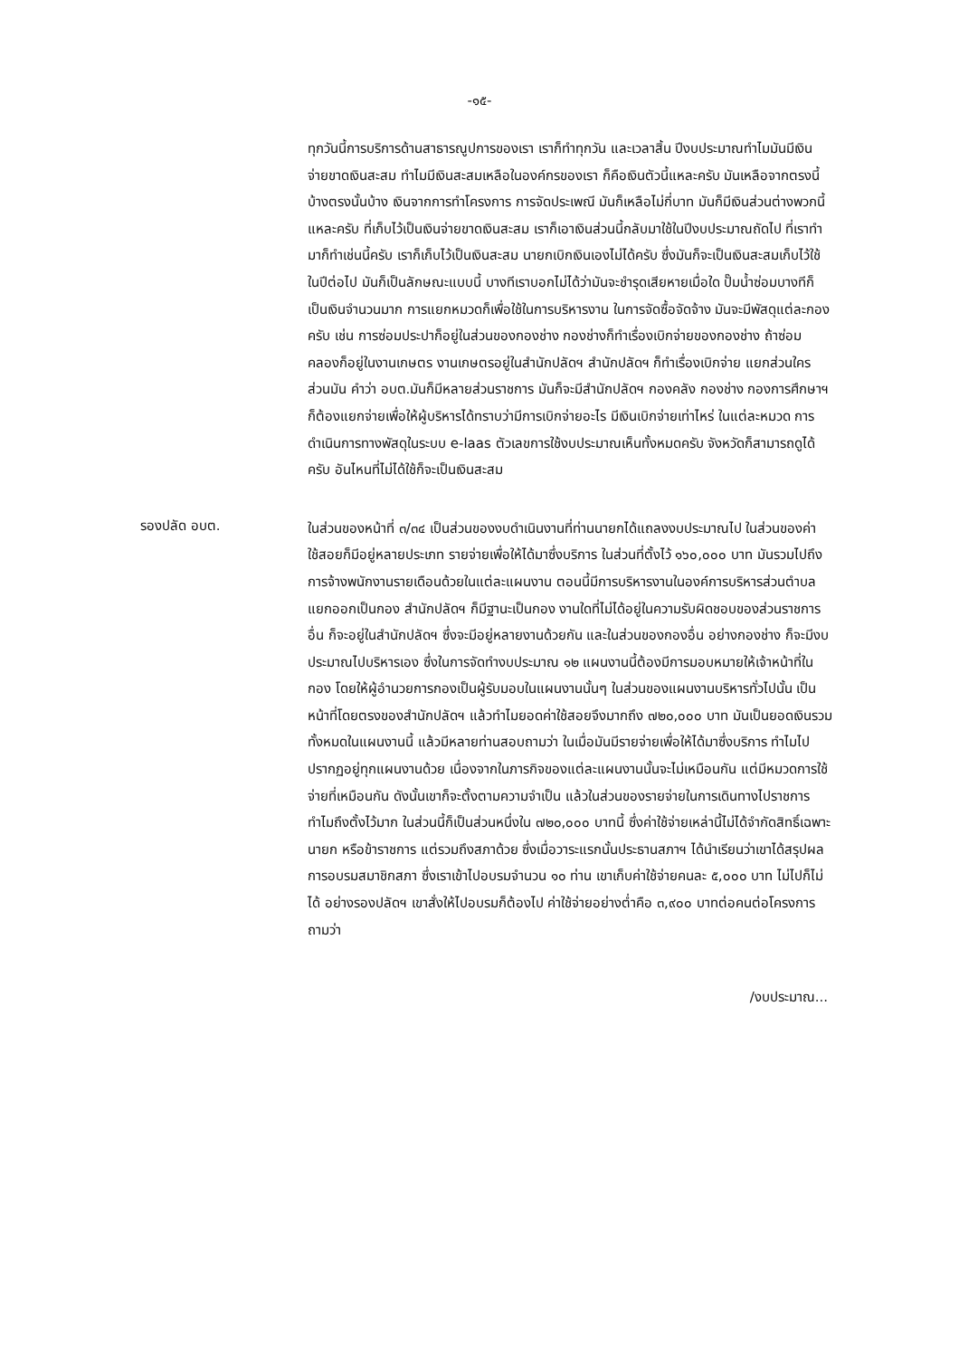-๑๕-
ทุกวันนี้การบริการด้านสาธารณูปการของเรา เราก็ทำทุกวัน และเวลาสิ้น ปีงบประมาณทำไมมันมีเงินจ่ายขาดเงินสะสม ทำไมมีเงินสะสมเหลือในองค์กรของเรา ก็คือเงินตัวนี้แหละครับ มันเหลือจากตรงนี้บ้างตรงนั้นบ้าง เงินจากการทำโครงการ การจัดประเพณี มันก็เหลือไม่กี่บาท มันก็มีเงินส่วนต่างพวกนี้แหละครับ ที่เก็บไว้เป็นเงินจ่ายขาดเงินสะสม เราก็เอาเงินส่วนนี้กลับมาใช้ในปีงบประมาณถัดไป ที่เราทำมาก็ทำเช่นนี้ครับ เราก็เก็บไว้เป็นเงินสะสม นายกเบิกเงินเองไม่ได้ครับ ซึ่งมันก็จะเป็นเงินสะสมเก็บไว้ใช้ในปีต่อไป มันก็เป็นลักษณะแบบนี้ บางทีเราบอกไม่ได้ว่ามันจะชำรุดเสียหายเมื่อใด ปั๊มน้ำซ่อมบางทีก็เป็นเงินจำนวนมาก การแยกหมวดก็เพื่อใช้ในการบริหารงาน ในการจัดซื้อจัดจ้าง มันจะมีพัสดุแต่ละกองครับ เช่น การซ่อมประปาก็อยู่ในส่วนของกองช่าง กองช่างก็ทำเรื่องเบิกจ่ายของกองช่าง ถ้าซ่อมคลองก็อยู่ในงานเกษตร งานเกษตรอยู่ในสำนักปลัดฯ สำนักปลัดฯ ก็ทำเรื่องเบิกจ่าย แยกส่วนใครส่วนมัน คำว่า อบต.มันก็มีหลายส่วนราชการ มันก็จะมีสำนักปลัดฯ กองคลัง กองช่าง กองการศึกษาฯ ก็ต้องแยกจ่ายเพื่อให้ผู้บริหารได้ทราบว่ามีการเบิกจ่ายอะไร มีเงินเบิกจ่ายเท่าไหร่ ในแต่ละหมวด การดำเนินการทางพัสดุในระบบ e-laas ตัวเลขการใช้งบประมาณเห็นทั้งหมดครับ จังหวัดก็สามารถดูได้ครับ อันไหนที่ไม่ได้ใช้ก็จะเป็นเงินสะสม
รองปลัด อบต.
ในส่วนของหน้าที่ ๓/๓๔ เป็นส่วนของงบดำเนินงานที่ท่านนายกได้แถลงงบประมาณไป ในส่วนของค่าใช้สอยก็มีอยู่หลายประเภท รายจ่ายเพื่อให้ได้มาซึ่งบริการ ในส่วนที่ตั้งไว้ ๑๖๐,๐๐๐ บาท มันรวมไปถึงการจ้างพนักงานรายเดือนด้วยในแต่ละแผนงาน ตอนนี้มีการบริหารงานในองค์การบริหารส่วนตำบล แยกออกเป็นกอง สำนักปลัดฯ ก็มีฐานะเป็นกอง งานใดที่ไม่ได้อยู่ในความรับผิดชอบของส่วนราชการอื่น ก็จะอยู่ในสำนักปลัดฯ ซึ่งจะมีอยู่หลายงานด้วยกัน และในส่วนของกองอื่น อย่างกองช่าง ก็จะมีงบประมาณไปบริหารเอง ซึ่งในการจัดทำงบประมาณ ๑๒ แผนงานนี้ต้องมีการมอบหมายให้เจ้าหน้าที่ในกอง โดยให้ผู้อำนวยการกองเป็นผู้รับมอบในแผนงานนั้นๆ ในส่วนของแผนงานบริหารทั่วไปนั้น เป็นหน้าที่โดยตรงของสำนักปลัดฯ แล้วทำไมยอดค่าใช้สอยจึงมากถึง ๗๒๐,๐๐๐ บาท มันเป็นยอดเงินรวมทั้งหมดในแผนงานนี้ แล้วมีหลายท่านสอบถามว่า ในเมื่อมันมีรายจ่ายเพื่อให้ได้มาซึ่งบริการ ทำไมไปปรากฏอยู่ทุกแผนงานด้วย เนื่องจากในภารกิจของแต่ละแผนงานนั้นจะไม่เหมือนกัน แต่มีหมวดการใช้จ่ายที่เหมือนกัน ดังนั้นเขาก็จะตั้งตามความจำเป็น แล้วในส่วนของรายจ่ายในการเดินทางไปราชการ ทำไมถึงตั้งไว้มาก ในส่วนนี้ก็เป็นส่วนหนึ่งใน ๗๒๐,๐๐๐ บาทนี้ ซึ่งค่าใช้จ่ายเหล่านี้ไม่ได้จำกัดสิทธิ์เฉพาะนายก หรือข้าราชการ แต่รวมถึงสภาด้วย ซึ่งเมื่อวาระแรกนั้นประธานสภาฯ ได้นำเรียนว่าเขาได้สรุปผลการอบรมสมาชิกสภา ซึ่งเราเข้าไปอบรมจำนวน ๑๐ ท่าน เขาเก็บค่าใช้จ่ายคนละ ๕,๐๐๐ บาท ไม่ไปก็ไม่ได้ อย่างรองปลัดฯ เขาสั่งให้ไปอบรมก็ต้องไป ค่าใช้จ่ายอย่างต่ำคือ ๓,๙๐๐ บาทต่อคนต่อโครงการ ถามว่า
/งบประมาณ...